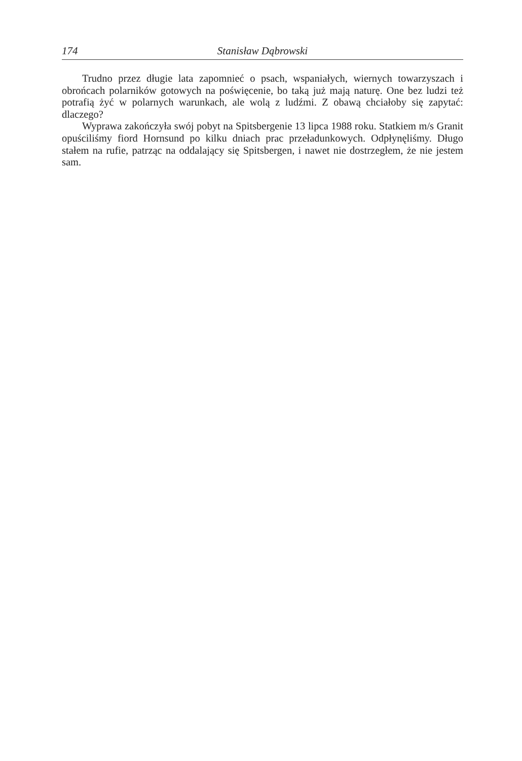174 Stanisław Dąbrowski
Trudno przez długie lata zapomnieć o psach, wspaniałych, wiernych towarzyszach i obrońcach polarników gotowych na poświęcenie, bo taką już mają naturę. One bez ludzi też potrafią żyć w polarnych warunkach, ale wolą z ludźmi. Z obawą chciałoby się zapytać: dlaczego?
Wyprawa zakończyła swój pobyt na Spitsbergenie 13 lipca 1988 roku. Statkiem m/s Granit opuściliśmy fiord Hornsund po kilku dniach prac przeładunkowych. Odpłynęliśmy. Długo stałem na rufie, patrząc na oddalający się Spitsbergen, i nawet nie dostrzegłem, że nie jestem sam.